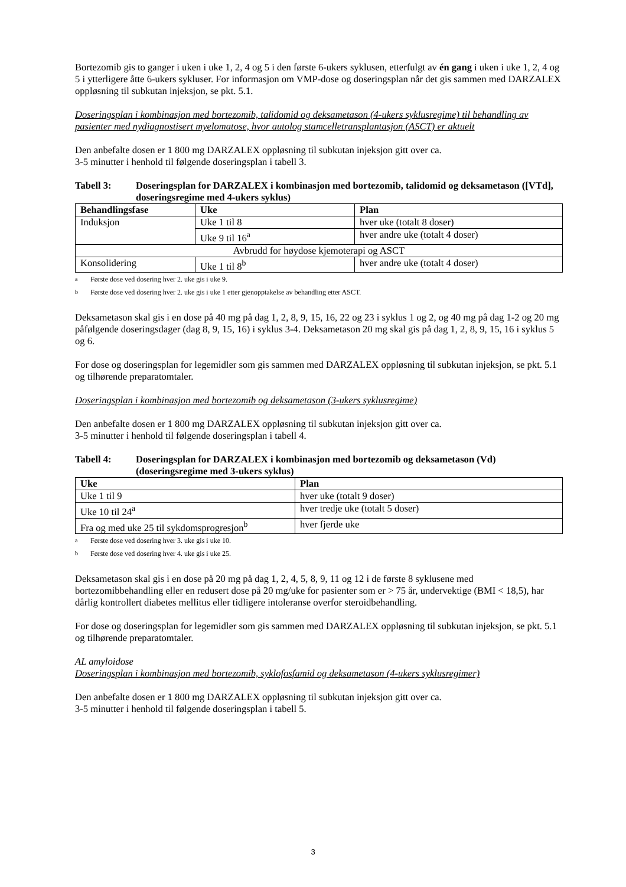Bortezomib gis to ganger i uken i uke 1, 2, 4 og 5 i den første 6-ukers syklusen, etterfulgt av én gang i uken i uke 1, 2, 4 og 5 i ytterligere åtte 6-ukers sykluser. For informasjon om VMP-dose og doseringsplan når det gis sammen med DARZALEX oppløsning til subkutan injeksjon, se pkt. 5.1.
Doseringsplan i kombinasjon med bortezomib, talidomid og deksametason (4-ukers syklusregime) til behandling av pasienter med nydiagnostisert myelomatose, hvor autolog stamcelletransplantasjon (ASCT) er aktuelt
Den anbefalte dosen er 1 800 mg DARZALEX oppløsning til subkutan injeksjon gitt over ca.
3-5 minutter i henhold til følgende doseringsplan i tabell 3.
Tabell 3: Doseringsplan for DARZALEX i kombinasjon med bortezomib, talidomid og deksametason ([VTd], doseringsregime med 4-ukers syklus)
| Behandlingsfase | Uke | Plan |
| --- | --- | --- |
| Induksjon | Uke 1 til 8 | hver uke (totalt 8 doser) |
| | Uke 9 til 16<sup>a</sup> | hver andre uke (totalt 4 doser) |
| Avbrudd for høydose kjemoterapi og ASCT | | |
| Konsolidering | Uke 1 til 8<sup>b</sup> | hver andre uke (totalt 4 doser) |
a Første dose ved dosering hver 2. uke gis i uke 9.
b Første dose ved dosering hver 2. uke gis i uke 1 etter gjenopptakelse av behandling etter ASCT.
Deksametason skal gis i en dose på 40 mg på dag 1, 2, 8, 9, 15, 16, 22 og 23 i syklus 1 og 2, og 40 mg på dag 1-2 og 20 mg påfølgende doseringsdager (dag 8, 9, 15, 16) i syklus 3-4. Deksametason 20 mg skal gis på dag 1, 2, 8, 9, 15, 16 i syklus 5 og 6.
For dose og doseringsplan for legemidler som gis sammen med DARZALEX oppløsning til subkutan injeksjon, se pkt. 5.1 og tilhørende preparatomtaler.
Doseringsplan i kombinasjon med bortezomib og deksametason (3-ukers syklusregime)
Den anbefalte dosen er 1 800 mg DARZALEX oppløsning til subkutan injeksjon gitt over ca.
3-5 minutter i henhold til følgende doseringsplan i tabell 4.
Tabell 4: Doseringsplan for DARZALEX i kombinasjon med bortezomib og deksametason (Vd) (doseringsregime med 3-ukers syklus)
| Uke | Plan |
| --- | --- |
| Uke 1 til 9 | hver uke (totalt 9 doser) |
| Uke 10 til 24<sup>a</sup> | hver tredje uke (totalt 5 doser) |
| Fra og med uke 25 til sykdomsprogresjon<sup>b</sup> | hver fjerde uke |
a Første dose ved dosering hver 3. uke gis i uke 10.
b Første dose ved dosering hver 4. uke gis i uke 25.
Deksametason skal gis i en dose på 20 mg på dag 1, 2, 4, 5, 8, 9, 11 og 12 i de første 8 syklusene med bortezomibbehandling eller en redusert dose på 20 mg/uke for pasienter som er > 75 år, undervektige (BMI < 18,5), har dårlig kontrollert diabetes mellitus eller tidligere intoleranse overfor steroidbehandling.
For dose og doseringsplan for legemidler som gis sammen med DARZALEX oppløsning til subkutan injeksjon, se pkt. 5.1 og tilhørende preparatomtaler.
AL amyloidose
Doseringsplan i kombinasjon med bortezomib, syklofosfamid og deksametason (4-ukers syklusregimer)
Den anbefalte dosen er 1 800 mg DARZALEX oppløsning til subkutan injeksjon gitt over ca.
3-5 minutter i henhold til følgende doseringsplan i tabell 5.
3